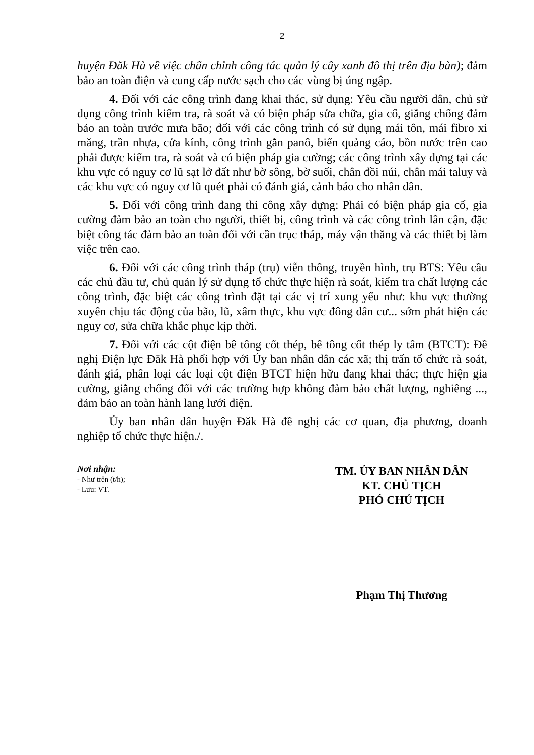2
huyện Đăk Hà về việc chấn chỉnh công tác quản lý cây xanh đô thị trên địa bàn); đảm bảo an toàn điện và cung cấp nước sạch cho các vùng bị úng ngập.
4. Đối với các công trình đang khai thác, sử dụng: Yêu cầu người dân, chủ sử dụng công trình kiểm tra, rà soát và có biện pháp sửa chữa, gia cố, giằng chống đảm bảo an toàn trước mưa bão; đối với các công trình có sử dụng mái tôn, mái fibro xi măng, trần nhựa, cửa kính, công trình gắn panô, biển quảng cáo, bồn nước trên cao phải được kiểm tra, rà soát và có biện pháp gia cường; các công trình xây dựng tại các khu vực có nguy cơ lũ sạt lở đất như bờ sông, bờ suối, chân đồi núi, chân mái taluy và các khu vực có nguy cơ lũ quét phải có đánh giá, cảnh báo cho nhân dân.
5. Đối với công trình đang thi công xây dựng: Phải có biện pháp gia cố, gia cường đảm bảo an toàn cho người, thiết bị, công trình và các công trình lân cận, đặc biệt công tác đảm bảo an toàn đối với cần trục tháp, máy vận thăng và các thiết bị làm việc trên cao.
6. Đối với các công trình tháp (trụ) viễn thông, truyền hình, trụ BTS: Yêu cầu các chủ đầu tư, chủ quản lý sử dụng tổ chức thực hiện rà soát, kiểm tra chất lượng các công trình, đặc biệt các công trình đặt tại các vị trí xung yếu như: khu vực thường xuyên chịu tác động của bão, lũ, xâm thực, khu vực đông dân cư... sớm phát hiện các nguy cơ, sửa chữa khắc phục kịp thời.
7. Đối với các cột điện bê tông cốt thép, bê tông cốt thép ly tâm (BTCT): Đề nghị Điện lực Đăk Hà phối hợp với Ủy ban nhân dân các xã; thị trấn tổ chức rà soát, đánh giá, phân loại các loại cột điện BTCT hiện hữu đang khai thác; thực hiện gia cường, giằng chống đối với các trường hợp không đảm bảo chất lượng, nghiêng ..., đảm bảo an toàn hành lang lưới điện.
Ủy ban nhân dân huyện Đăk Hà đề nghị các cơ quan, địa phương, doanh nghiệp tổ chức thực hiện./.
Nơi nhận:
- Như trên (t/h);
- Lưu: VT.
TM. ỦY BAN NHÂN DÂN
KT. CHỦ TỊCH
PHÓ CHỦ TỊCH
Phạm Thị Thương